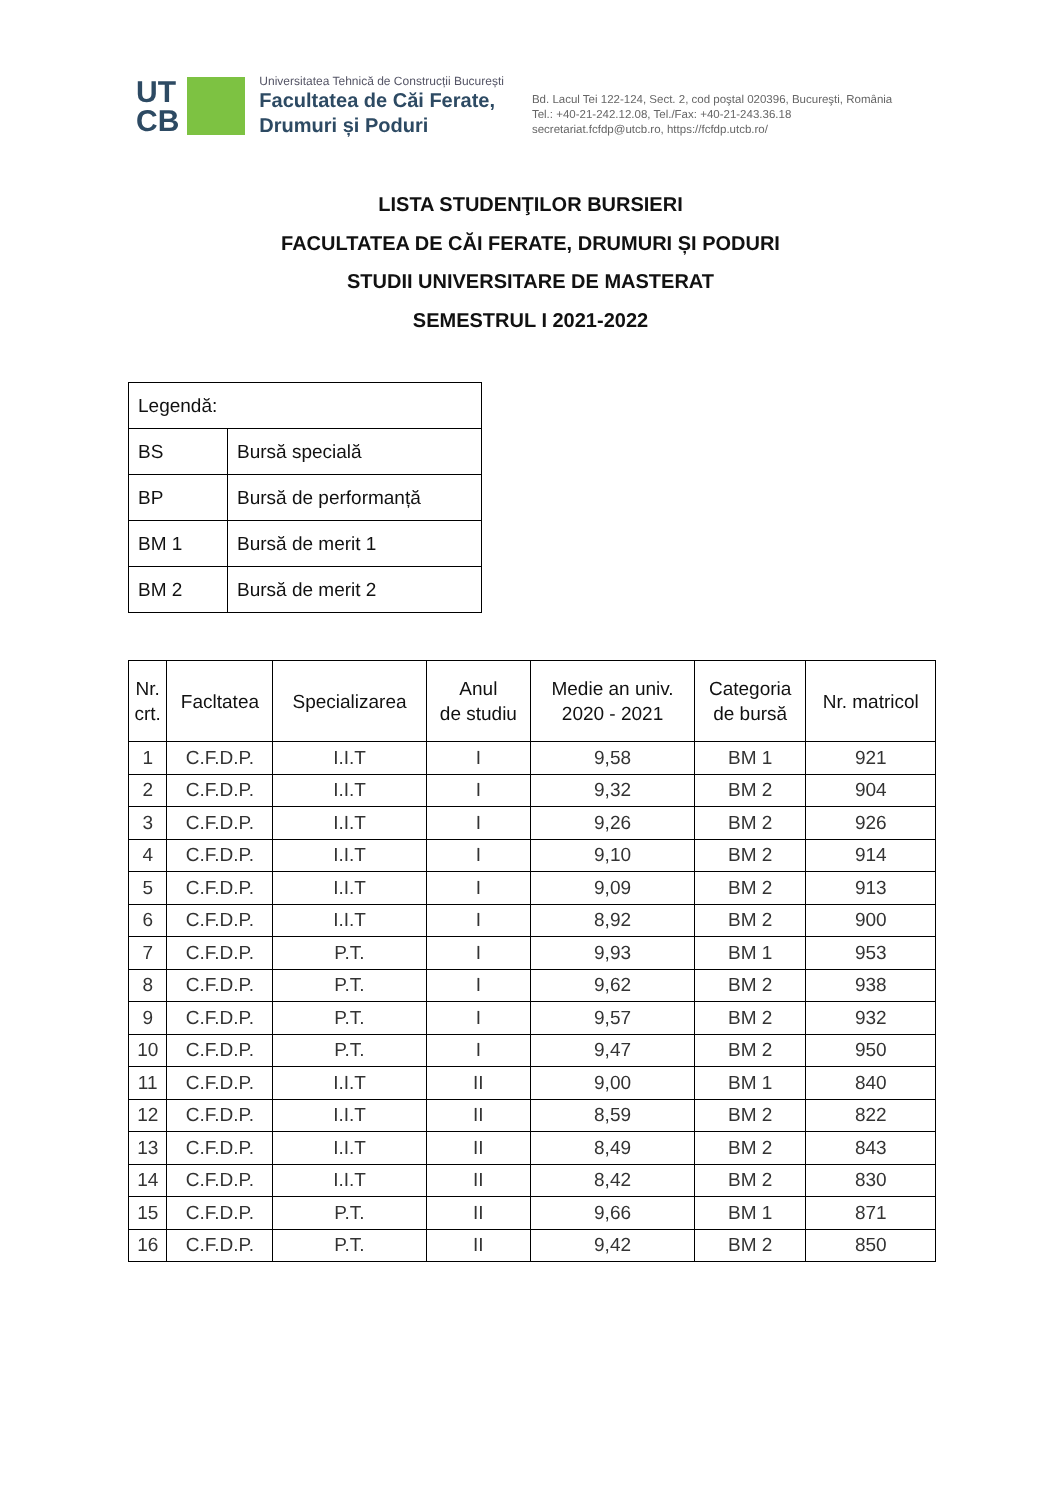UT
CB
Universitatea Tehnică de Construcții București
Facultatea de Căi Ferate,
Drumuri și Poduri
Bd. Lacul Tei 122-124, Sect. 2, cod poştal 020396, Bucureşti, România
Tel.: +40-21-242.12.08, Tel./Fax: +40-21-243.36.18
secretariat.fcfdp@utcb.ro, https://fcfdp.utcb.ro/
LISTA STUDENŢILOR BURSIERI
FACULTATEA DE CĂI FERATE, DRUMURI ȘI PODURI
STUDII UNIVERSITARE DE MASTERAT
SEMESTRUL I 2021-2022
| Legendă: | |
| BS | Bursă specială |
| BP | Bursă de performanță |
| BM 1 | Bursă de merit 1 |
| BM 2 | Bursă de merit 2 |
| Nr. crt. | Facltatea | Specializarea | Anul de studiu | Medie an univ. 2020 - 2021 | Categoria de bursă | Nr. matricol |
| --- | --- | --- | --- | --- | --- | --- |
| 1 | C.F.D.P. | I.I.T | I | 9,58 | BM 1 | 921 |
| 2 | C.F.D.P. | I.I.T | I | 9,32 | BM 2 | 904 |
| 3 | C.F.D.P. | I.I.T | I | 9,26 | BM 2 | 926 |
| 4 | C.F.D.P. | I.I.T | I | 9,10 | BM 2 | 914 |
| 5 | C.F.D.P. | I.I.T | I | 9,09 | BM 2 | 913 |
| 6 | C.F.D.P. | I.I.T | I | 8,92 | BM 2 | 900 |
| 7 | C.F.D.P. | P.T. | I | 9,93 | BM 1 | 953 |
| 8 | C.F.D.P. | P.T. | I | 9,62 | BM 2 | 938 |
| 9 | C.F.D.P. | P.T. | I | 9,57 | BM 2 | 932 |
| 10 | C.F.D.P. | P.T. | I | 9,47 | BM 2 | 950 |
| 11 | C.F.D.P. | I.I.T | II | 9,00 | BM 1 | 840 |
| 12 | C.F.D.P. | I.I.T | II | 8,59 | BM 2 | 822 |
| 13 | C.F.D.P. | I.I.T | II | 8,49 | BM 2 | 843 |
| 14 | C.F.D.P. | I.I.T | II | 8,42 | BM 2 | 830 |
| 15 | C.F.D.P. | P.T. | II | 9,66 | BM 1 | 871 |
| 16 | C.F.D.P. | P.T. | II | 9,42 | BM 2 | 850 |